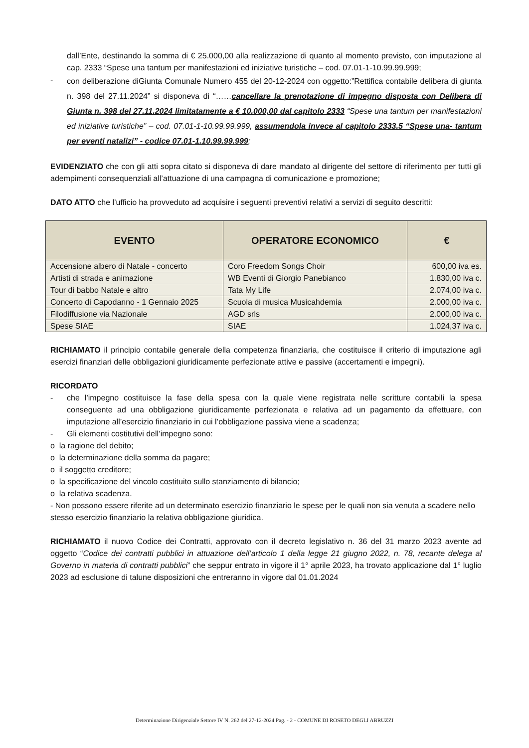dall’Ente, destinando la somma di € 25.000,00 alla realizzazione di quanto al momento previsto, con imputazione al cap. 2333 “Spese una tantum per manifestazioni ed iniziative turistiche – cod. 07.01-1-10.99.99.999;
-
con deliberazione diGiunta Comunale Numero 455 del 20-12-2024 con oggetto:”Rettifica contabile delibera di giunta n. 398 del 27.11.2024” si disponeva di “……cancellare la prenotazione di impegno disposta con Delibera di Giunta n. 398 del 27.11.2024 limitatamente a € 10.000,00 dal capitolo 2333 “Spese una tantum per manifestazioni ed iniziative turistiche” – cod. 07.01-1-10.99.99.999, assumendola invece al capitolo 2333.5 “Spese una- tantum per eventi natalizi” - codice 07.01-1.10.99.99.999;
EVIDENZIATO che con gli atti sopra citato si disponeva di dare mandato al dirigente del settore di riferimento per tutti gli adempimenti consequenziali all’attuazione di una campagna di comunicazione e promozione;
DATO ATTO che l’ufficio ha provveduto ad acquisire i seguenti preventivi relativi a servizi di seguito descritti:
| EVENTO | OPERATORE ECONOMICO | € |
| --- | --- | --- |
| Accensione albero di Natale - concerto | Coro Freedom Songs Choir | 600,00 iva es. |
| Artisti di strada e animazione | WB Eventi di Giorgio Panebianco | 1.830,00 iva c. |
| Tour di babbo Natale e altro | Tata My Life | 2.074,00 iva c. |
| Concerto di Capodanno - 1 Gennaio 2025 | Scuola di musica Musicahdemia | 2.000,00 iva c. |
| Filodiffusione via Nazionale | AGD srls | 2.000,00 iva c. |
| Spese SIAE | SIAE | 1.024,37 iva c. |
RICHIAMATO il principio contabile generale della competenza finanziaria, che costituisce il criterio di imputazione agli esercizi finanziari delle obbligazioni giuridicamente perfezionate attive e passive (accertamenti e impegni).
RICORDATO
- che l’impegno costituisce la fase della spesa con la quale viene registrata nelle scritture contabili la spesa conseguente ad una obbligazione giuridicamente perfezionata e relativa ad un pagamento da effettuare, con imputazione all’esercizio finanziario in cui l’obbligazione passiva viene a scadenza;
- Gli elementi costitutivi dell’impegno sono:
o la ragione del debito;
o la determinazione della somma da pagare;
o il soggetto creditore;
o la specificazione del vincolo costituito sullo stanziamento di bilancio;
o la relativa scadenza.
- Non possono essere riferite ad un determinato esercizio finanziario le spese per le quali non sia venuta a scadere nello stesso esercizio finanziario la relativa obbligazione giuridica.
RICHIAMATO il nuovo Codice dei Contratti, approvato con il decreto legislativo n. 36 del 31 marzo 2023 avente ad oggetto “Codice dei contratti pubblici in attuazione dell’articolo 1 della legge 21 giugno 2022, n. 78, recante delega al Governo in materia di contratti pubblici” che seppur entrato in vigore il 1° aprile 2023, ha trovato applicazione dal 1° luglio 2023 ad esclusione di talune disposizioni che entreranno in vigore dal 01.01.2024
Determinazione Dirigenziale Settore IV N. 262 del 27-12-2024 Pag. - 2 - COMUNE DI ROSETO DEGLI ABRUZZI